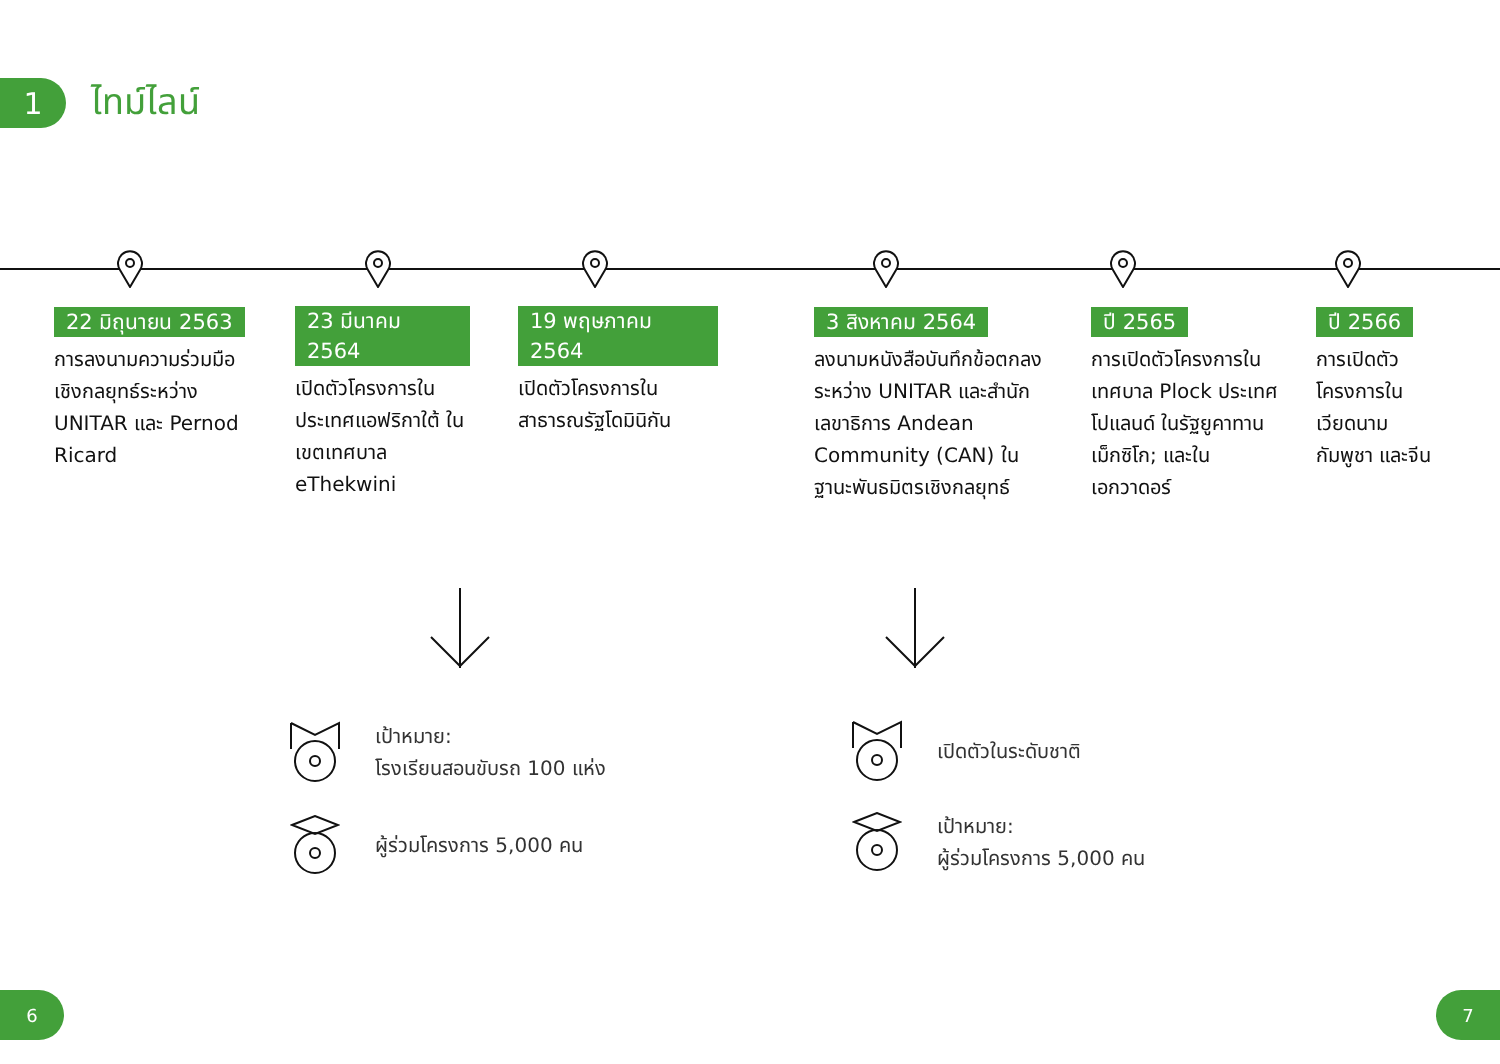1
ไทม์ไลน์
22 มิถุนายน 2563
การลงนามความร่วมมือเชิงกลยุทธ์ระหว่าง UNITAR และ Pernod Ricard
23 มีนาคม 2564
เปิดตัวโครงการในประเทศแอฟริกาใต้ ในเขตเทศบาล eThekwini
19 พฤษภาคม 2564
เปิดตัวโครงการในสาธารณรัฐโดมินิกัน
3 สิงหาคม 2564
ลงนามหนังสือบันทึกข้อตกลงระหว่าง UNITAR และสำนักเลขาธิการ Andean Community (CAN) ในฐานะพันธมิตรเชิงกลยุทธ์
ปี 2565
การเปิดตัวโครงการในเทศบาล Plock ประเทศโปแลนด์ ในรัฐยูคาทาน เม็กซิโก; และในเอกวาดอร์
ปี 2566
การเปิดตัวโครงการในเวียดนาม กัมพูชา และจีน
เป้าหมาย:
โรงเรียนสอนขับรถ 100 แห่ง
ผู้ร่วมโครงการ 5,000 คน
เปิดตัวในระดับชาติ
เป้าหมาย:
ผู้ร่วมโครงการ 5,000 คน
6 7